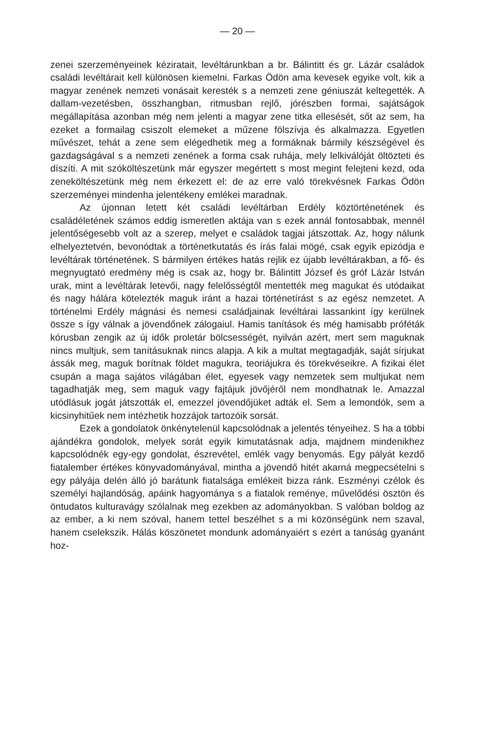— 20 —
zenei szerzeményeinek kéziratait, levéltárunkban a br. Bálintitt és gr. Lázár családok családi levéltárait kell különösen kiemelni. Farkas Ödön ama kevesek egyike volt, kik a magyar zenének nemzeti vonásait keresték s a nemzeti zene géniuszát keltegették. A dallam-vezetésben, összhangban, ritmusban rejlő, jórészben formai, sajátságok megállapítása azonban még nem jelenti a magyar zene titka ellesését, sőt az sem, ha ezeket a formailag csiszolt elemeket a műzene fölszívja és alkalmazza. Egyetlen művészet, tehát a zene sem elégedhetik meg a formáknak bármily készségével és gazdagságával s a nemzeti zenének a forma csak ruhája, mely lelkiválóját öltözteti és díszíti. A mit szóköltészetünk már egyszer megértett s most megint felejteni kezd, oda zeneköltészetünk még nem érkezett el: de az erre való törekvésnek Farkas Ödön szerzeményei mindenha jelentékeny emlékei maradnak.
Az újonnan letett két családi levéltárban Erdély köztörténetének és családéletének számos eddig ismeretlen aktája van s ezek annál fontosabbak, mennél jelentőségesebb volt az a szerep, melyet e családok tagjai játszottak. Az, hogy nálunk elhelyeztetvén, bevonódtak a történetkutatás és írás falai mögé, csak egyik epizódja e levéltárak történetének. S bármilyen értékes hatás rejlik ez újabb levéltárakban, a fő- és megnyugtató eredmény még is csak az, hogy br. Bálintitt József és gróf Lázár István urak, mint a levéltárak letevői, nagy felelősségtől mentették meg magukat és utódaikat és nagy hálára kötelezték maguk iránt a hazai történetírást s az egész nemzetet. A történelmi Erdély mágnási és nemesi családjainak levéltárai lassankint így kerülnek össze s így válnak a jövendőnek zálogaiul. Hamis tanítások és még hamisabb próféták kórusban zengik az új idők proletár bölcsességét, nyilván azért, mert sem maguknak nincs multjuk, sem tanításuknak nincs alapja. A kik a multat megtagadják, saját sírjukat ássák meg, maguk borítnak földet magukra, teoriájukra és törekvéseikre. A fizikai élet csupán a maga sajátos világában élet, egyesek vagy nemzetek sem multjukat nem tagadhatják meg, sem maguk vagy fajtájuk jövőjéről nem mondhatnak le. Amazzal utódlásuk jogát játszották el, emezzel jövendőjüket adták el. Sem a lemondók, sem a kicsinyhitűek nem intézhetik hozzájok tartozóik sorsát.
Ezek a gondolatok önkénytelenül kapcsolódnak a jelentés tényeihez. S ha a többi ajándékra gondolok, melyek sorát egyik kimutatásnak adja, majdnem mindenikhez kapcsolódnék egy-egy gondolat, észrevétel, emlék vagy benyomás. Egy pályát kezdő fiatalember értékes könyvadományával, mintha a jövendő hitét akarná megpecsételni s egy pályája delén álló jó barátunk fiatalsága emlékeit bizza ránk. Eszményi czélok és személyi hajlandóság, apáink hagyománya s a fiatalok reménye, művelődési ösztön és öntudatos kulturavágy szólalnak meg ezekben az adományokban. S valóban boldog az az ember, a ki nem szóval, hanem tettel beszélhet s a mi közönségünk nem szaval, hanem cselekszik. Hálás köszönetet mondunk adományaiért s ezért a tanúság gyanánt hoz-